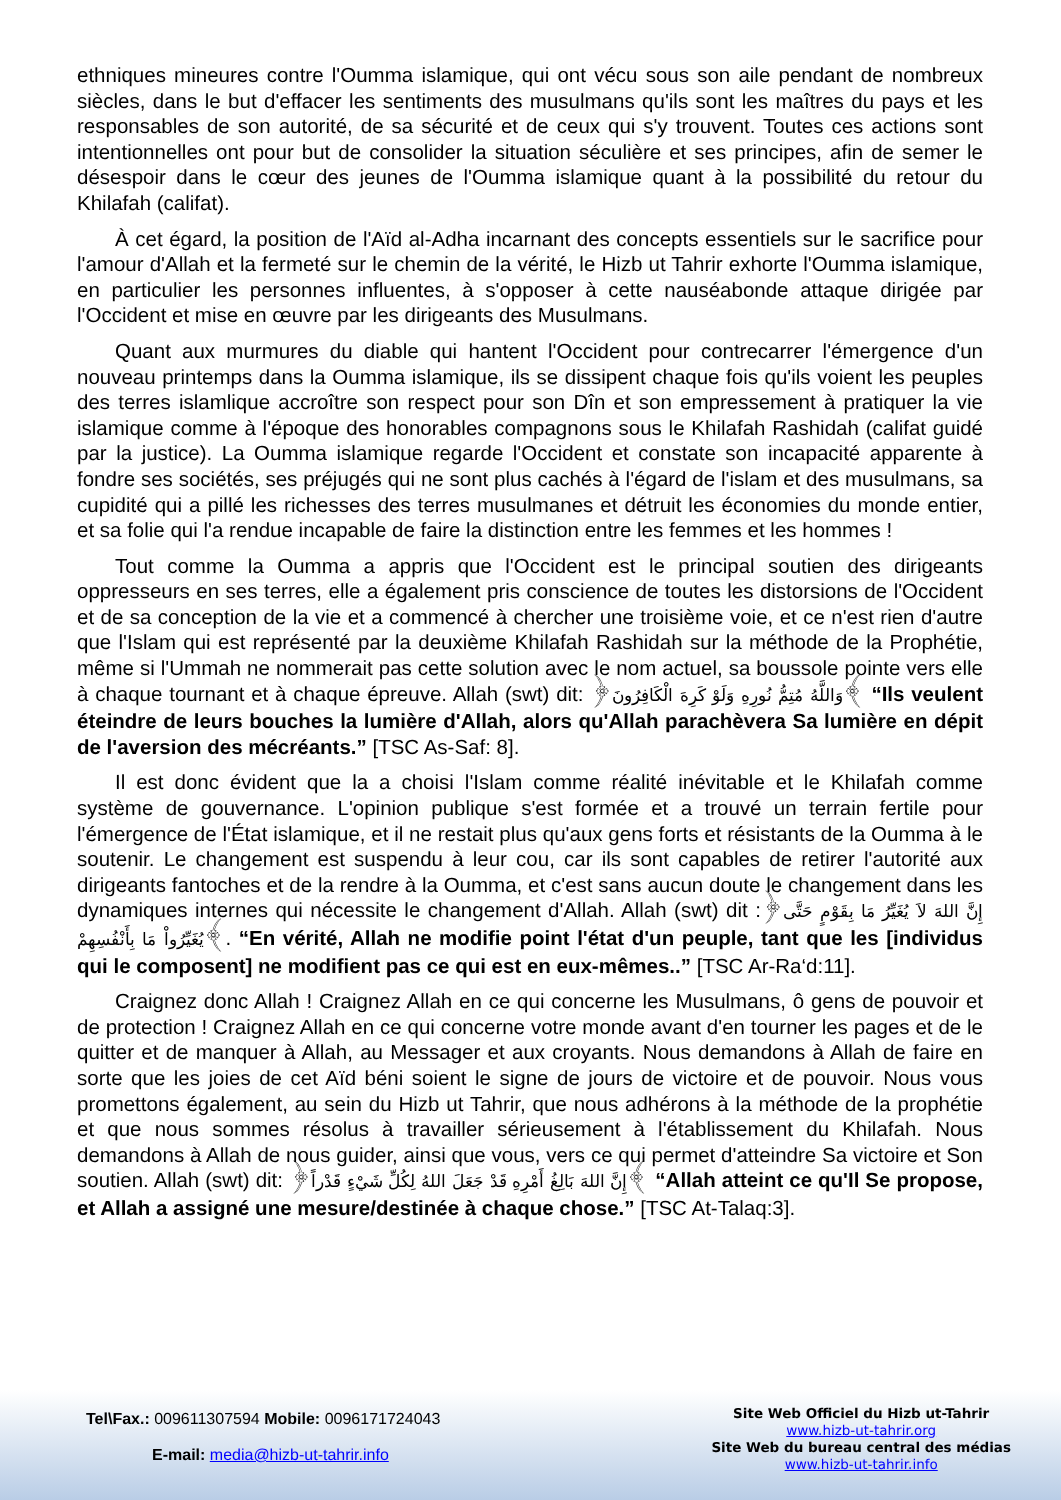ethniques mineures contre l'Oumma islamique, qui ont vécu sous son aile pendant de nombreux siècles, dans le but d'effacer les sentiments des musulmans qu'ils sont les maîtres du pays et les responsables de son autorité, de sa sécurité et de ceux qui s'y trouvent. Toutes ces actions sont intentionnelles ont pour but de consolider la situation séculière et ses principes, afin de semer le désespoir dans le cœur des jeunes de l'Oumma islamique quant à la possibilité du retour du Khilafah (califat).
À cet égard, la position de l'Aïd al-Adha incarnant des concepts essentiels sur le sacrifice pour l'amour d'Allah et la fermeté sur le chemin de la vérité, le Hizb ut Tahrir exhorte l'Oumma islamique, en particulier les personnes influentes, à s'opposer à cette nauséabonde attaque dirigée par l'Occident et mise en œuvre par les dirigeants des Musulmans.
Quant aux murmures du diable qui hantent l'Occident pour contrecarrer l'émergence d'un nouveau printemps dans la Oumma islamique, ils se dissipent chaque fois qu'ils voient les peuples des terres islamlique accroître son respect pour son Dîn et son empressement à pratiquer la vie islamique comme à l'époque des honorables compagnons sous le Khilafah Rashidah (califat guidé par la justice). La Oumma islamique regarde l'Occident et constate son incapacité apparente à fondre ses sociétés, ses préjugés qui ne sont plus cachés à l'égard de l'islam et des musulmans, sa cupidité qui a pillé les richesses des terres musulmanes et détruit les économies du monde entier, et sa folie qui l'a rendue incapable de faire la distinction entre les femmes et les hommes !
Tout comme la Oumma a appris que l'Occident est le principal soutien des dirigeants oppresseurs en ses terres, elle a également pris conscience de toutes les distorsions de l'Occident et de sa conception de la vie et a commencé à chercher une troisième voie, et ce n'est rien d'autre que l'Islam qui est représenté par la deuxième Khilafah Rashidah sur la méthode de la Prophétie, même si l'Ummah ne nommerait pas cette solution avec le nom actuel, sa boussole pointe vers elle à chaque tournant et à chaque épreuve. Allah (swt) dit: ﴿وَاللَّهُ مُتِمُّ نُورِهِ وَلَوْ كَرِهَ الْكَافِرُونَ﴾ “Ils veulent éteindre de leurs bouches la lumière d'Allah, alors qu'Allah parachèvera Sa lumière en dépit de l'aversion des mécréants.” [TSC As-Saf: 8].
Il est donc évident que la a choisi l'Islam comme réalité inévitable et le Khilafah comme système de gouvernance. L'opinion publique s'est formée et a trouvé un terrain fertile pour l'émergence de l'État islamique, et il ne restait plus qu'aux gens forts et résistants de la Oumma à le soutenir. Le changement est suspendu à leur cou, car ils sont capables de retirer l'autorité aux dirigeants fantoches et de la rendre à la Oumma, et c'est sans aucun doute le changement dans les dynamiques internes qui nécessite le changement d'Allah. Allah (swt) dit :﴿إِنَّ اللهَ لاَ يُغَيِّرُ مَا بِقَوْمٍ حَتَّى يُغَيِّرُواْ مَا بِأَنْفُسِهِمْ﴾. “En vérité, Allah ne modifie point l'état d'un peuple, tant que les [individus qui le composent] ne modifient pas ce qui est en eux-mêmes..” [TSC Ar-Ra‘d:11].
Craignez donc Allah ! Craignez Allah en ce qui concerne les Musulmans, ô gens de pouvoir et de protection ! Craignez Allah en ce qui concerne votre monde avant d'en tourner les pages et de le quitter et de manquer à Allah, au Messager et aux croyants. Nous demandons à Allah de faire en sorte que les joies de cet Aïd béni soient le signe de jours de victoire et de pouvoir. Nous vous promettons également, au sein du Hizb ut Tahrir, que nous adhérons à la méthode de la prophétie et que nous sommes résolus à travailler sérieusement à l'établissement du Khilafah. Nous demandons à Allah de nous guider, ainsi que vous, vers ce qui permet d'atteindre Sa victoire et Son soutien. Allah (swt) dit: ﴿إِنَّ اللهَ بَالِغُ أَمْرِهِ قَدْ جَعَلَ اللهُ لِكُلِّ شَيْءٍ قَدْراً﴾ “Allah atteint ce qu'Il Se propose, et Allah a assigné une mesure/destinée à chaque chose.” [TSC At-Talaq:3].
Tel\Fax.: 009611307594 Mobile: 0096171724043
E-mail: media@hizb-ut-tahrir.info
Site Web Officiel du Hizb ut-Tahrir
www.hizb-ut-tahrir.org
Site Web du bureau central des médias
www.hizb-ut-tahrir.info